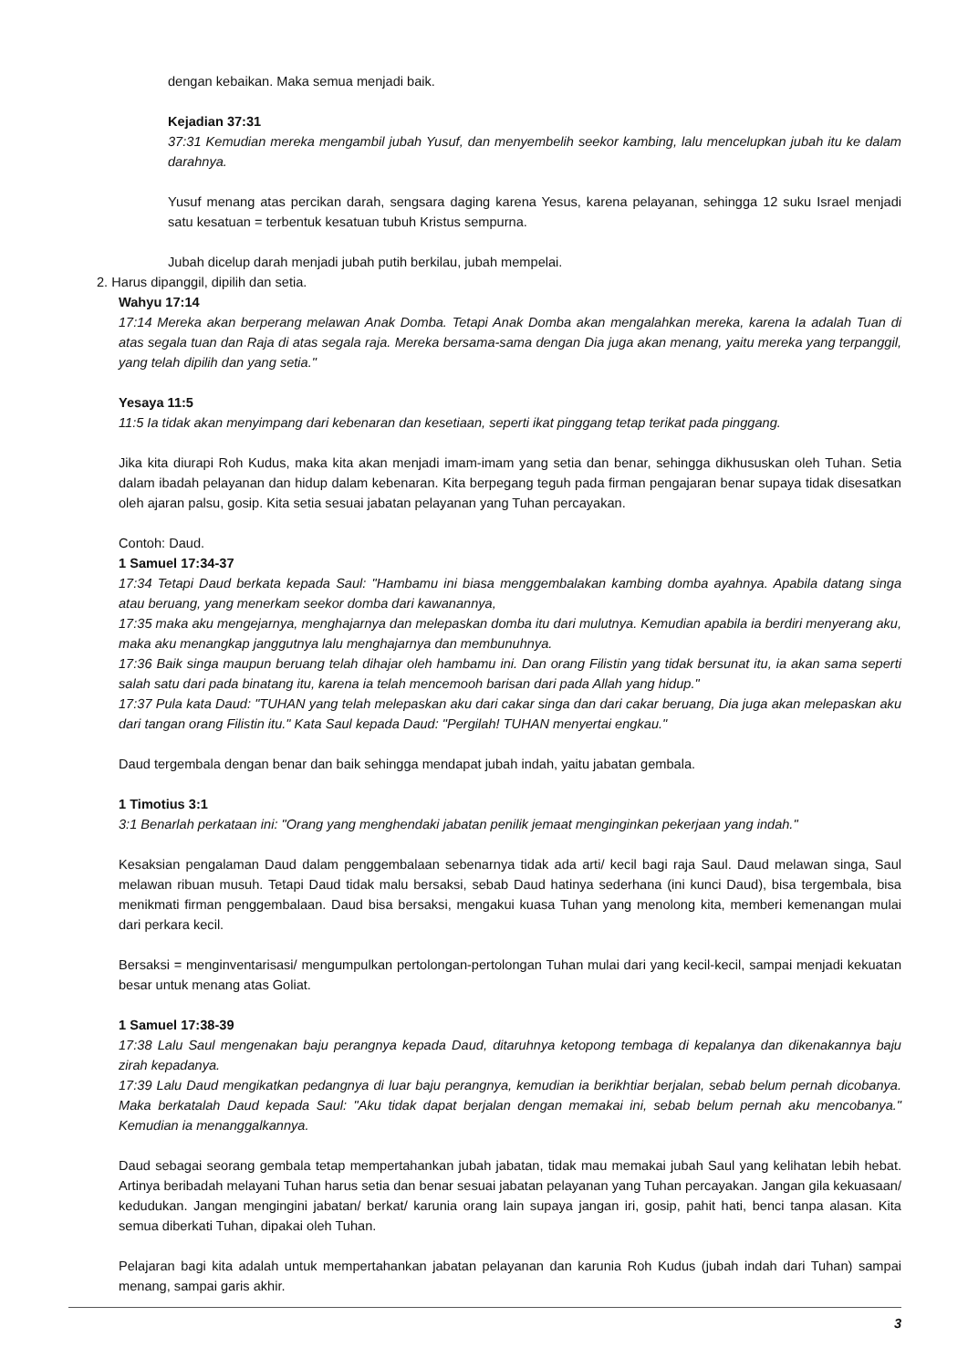dengan kebaikan. Maka semua menjadi baik.
Kejadian 37:31
37:31 Kemudian mereka mengambil jubah Yusuf, dan menyembelih seekor kambing, lalu mencelupkan jubah itu ke dalam darahnya.
Yusuf menang atas percikan darah, sengsara daging karena Yesus, karena pelayanan, sehingga 12 suku Israel menjadi satu kesatuan = terbentuk kesatuan tubuh Kristus sempurna.
Jubah dicelup darah menjadi jubah putih berkilau, jubah mempelai.
2. Harus dipanggil, dipilih dan setia.
Wahyu 17:14
17:14 Mereka akan berperang melawan Anak Domba. Tetapi Anak Domba akan mengalahkan mereka, karena Ia adalah Tuan di atas segala tuan dan Raja di atas segala raja. Mereka bersama-sama dengan Dia juga akan menang, yaitu mereka yang terpanggil, yang telah dipilih dan yang setia."
Yesaya 11:5
11:5 Ia tidak akan menyimpang dari kebenaran dan kesetiaan, seperti ikat pinggang tetap terikat pada pinggang.
Jika kita diurapi Roh Kudus, maka kita akan menjadi imam-imam yang setia dan benar, sehingga dikhususkan oleh Tuhan. Setia dalam ibadah pelayanan dan hidup dalam kebenaran. Kita berpegang teguh pada firman pengajaran benar supaya tidak disesatkan oleh ajaran palsu, gosip. Kita setia sesuai jabatan pelayanan yang Tuhan percayakan.
Contoh: Daud.
1 Samuel 17:34-37
17:34 Tetapi Daud berkata kepada Saul: "Hambamu ini biasa menggembalakan kambing domba ayahnya. Apabila datang singa atau beruang, yang menerkam seekor domba dari kawanannya,
17:35 maka aku mengejarnya, menghajarnya dan melepaskan domba itu dari mulutnya. Kemudian apabila ia berdiri menyerang aku, maka aku menangkap janggutnya lalu menghajarnya dan membunuhnya.
17:36 Baik singa maupun beruang telah dihajar oleh hambamu ini. Dan orang Filistin yang tidak bersunat itu, ia akan sama seperti salah satu dari pada binatang itu, karena ia telah mencemooh barisan dari pada Allah yang hidup."
17:37 Pula kata Daud: "TUHAN yang telah melepaskan aku dari cakar singa dan dari cakar beruang, Dia juga akan melepaskan aku dari tangan orang Filistin itu." Kata Saul kepada Daud: "Pergilah! TUHAN menyertai engkau."
Daud tergembala dengan benar dan baik sehingga mendapat jubah indah, yaitu jabatan gembala.
1 Timotius 3:1
3:1 Benarlah perkataan ini: "Orang yang menghendaki jabatan penilik jemaat menginginkan pekerjaan yang indah."
Kesaksian pengalaman Daud dalam penggembalaan sebenarnya tidak ada arti/ kecil bagi raja Saul. Daud melawan singa, Saul melawan ribuan musuh. Tetapi Daud tidak malu bersaksi, sebab Daud hatinya sederhana (ini kunci Daud), bisa tergembala, bisa menikmati firman penggembalaan. Daud bisa bersaksi, mengakui kuasa Tuhan yang menolong kita, memberi kemenangan mulai dari perkara kecil.
Bersaksi = menginventarisasi/ mengumpulkan pertolongan-pertolongan Tuhan mulai dari yang kecil-kecil, sampai menjadi kekuatan besar untuk menang atas Goliat.
1 Samuel 17:38-39
17:38 Lalu Saul mengenakan baju perangnya kepada Daud, ditaruhnya ketopong tembaga di kepalanya dan dikenakannya baju zirah kepadanya.
17:39 Lalu Daud mengikatkan pedangnya di luar baju perangnya, kemudian ia berikhtiar berjalan, sebab belum pernah dicobanya. Maka berkatalah Daud kepada Saul: "Aku tidak dapat berjalan dengan memakai ini, sebab belum pernah aku mencobanya." Kemudian ia menanggalkannya.
Daud sebagai seorang gembala tetap mempertahankan jubah jabatan, tidak mau memakai jubah Saul yang kelihatan lebih hebat. Artinya beribadah melayani Tuhan harus setia dan benar sesuai jabatan pelayanan yang Tuhan percayakan. Jangan gila kekuasaan/ kedudukan. Jangan mengingini jabatan/ berkat/ karunia orang lain supaya jangan iri, gosip, pahit hati, benci tanpa alasan. Kita semua diberkati Tuhan, dipakai oleh Tuhan.
Pelajaran bagi kita adalah untuk mempertahankan jabatan pelayanan dan karunia Roh Kudus (jubah indah dari Tuhan) sampai menang, sampai garis akhir.
3